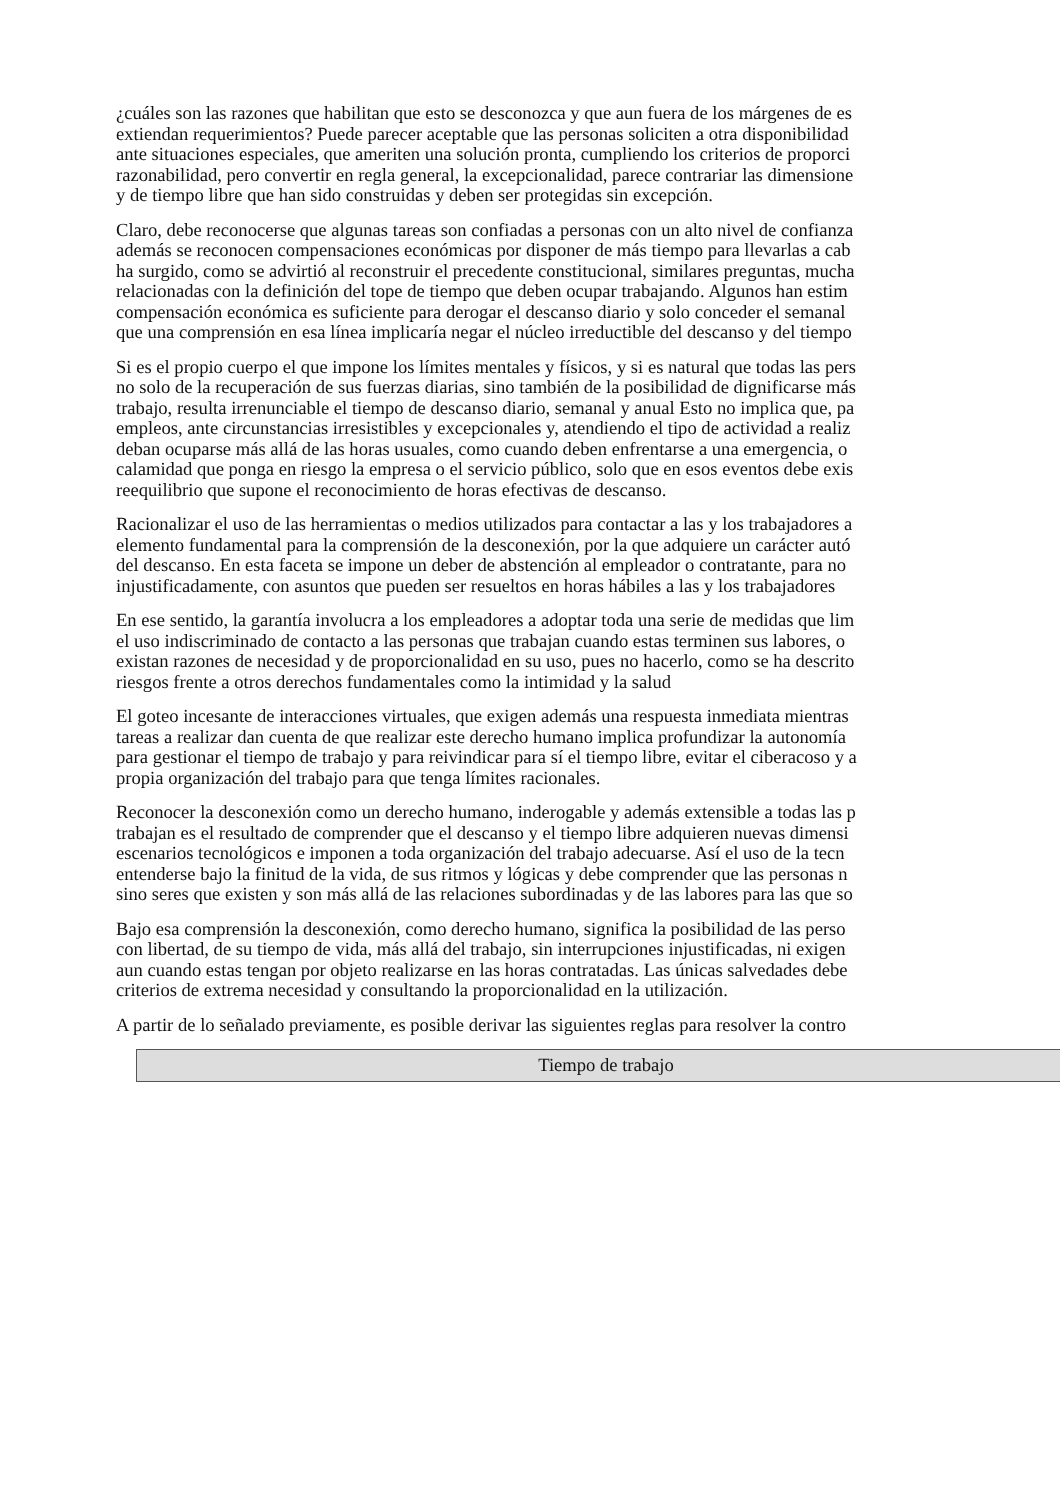¿cuáles son las razones que habilitan que esto se desconozca y que aun fuera de los márgenes de es
extiendan requerimientos? Puede parecer aceptable que las personas soliciten a otra disponibilidad
ante situaciones especiales, que ameriten una solución pronta, cumpliendo los criterios de proporci
razonabilidad, pero convertir en regla general, la excepcionalidad, parece contrariar las dimensione
y de tiempo libre que han sido construidas y deben ser protegidas sin excepción.
Claro, debe reconocerse que algunas tareas son confiadas a personas con un alto nivel de confianza
además se reconocen compensaciones económicas por disponer de más tiempo para llevarlas a cab
ha surgido, como se advirtió al reconstruir el precedente constitucional, similares preguntas, mucha
relacionadas con la definición del tope de tiempo que deben ocupar trabajando. Algunos han estim
compensación económica es suficiente para derogar el descanso diario y solo conceder el semanal
que una comprensión en esa línea implicaría negar el núcleo irreductible del descanso y del tiempo
Si es el propio cuerpo el que impone los límites mentales y físicos, y si es natural que todas las pers
no solo de la recuperación de sus fuerzas diarias, sino también de la posibilidad de dignificarse más
trabajo, resulta irrenunciable el tiempo de descanso diario, semanal y anual Esto no implica que, pa
empleos, ante circunstancias irresistibles y excepcionales y, atendiendo el tipo de actividad a realiz
deban ocuparse más allá de las horas usuales, como cuando deben enfrentarse a una emergencia, o
calamidad que ponga en riesgo la empresa o el servicio público, solo que en esos eventos debe exis
reequilibrio que supone el reconocimiento de horas efectivas de descanso.
Racionalizar el uso de las herramientas o medios utilizados para contactar a las y los trabajadores a
elemento fundamental para la comprensión de la desconexión, por la que adquiere un carácter autó
del descanso. En esta faceta se impone un deber de abstención al empleador o contratante, para no
injustificadamente, con asuntos que pueden ser resueltos en horas hábiles a las y los trabajadores
En ese sentido, la garantía involucra a los empleadores a adoptar toda una serie de medidas que lim
el uso indiscriminado de contacto a las personas que trabajan cuando estas terminen sus labores, o
existan razones de necesidad y de proporcionalidad en su uso, pues no hacerlo, como se ha descrito
riesgos frente a otros derechos fundamentales como la intimidad y la salud
El goteo incesante de interacciones virtuales, que exigen además una respuesta inmediata mientras
tareas a realizar dan cuenta de que realizar este derecho humano implica profundizar la autonomía
para gestionar el tiempo de trabajo y para reivindicar para sí el tiempo libre, evitar el ciberacoso y a
propia organización del trabajo para que tenga límites racionales.
Reconocer la desconexión como un derecho humano, inderogable y además extensible a todas las p
trabajan es el resultado de comprender que el descanso y el tiempo libre adquieren nuevas dimensi
escenarios tecnológicos e imponen a toda organización del trabajo adecuarse. Así el uso de la tecn
entenderse bajo la finitud de la vida, de sus ritmos y lógicas y debe comprender que las personas n
sino seres que existen y son más allá de las relaciones subordinadas y de las labores para las que so
Bajo esa comprensión la desconexión, como derecho humano, significa la posibilidad de las perso
con libertad, de su tiempo de vida, más allá del trabajo, sin interrupciones injustificadas, ni exigen
aun cuando estas tengan por objeto realizarse en las horas contratadas. Las únicas salvedades debe
criterios de extrema necesidad y consultando la proporcionalidad en la utilización.
A partir de lo señalado previamente, es posible derivar las siguientes reglas para resolver la contro
| Tiempo de trabajo |